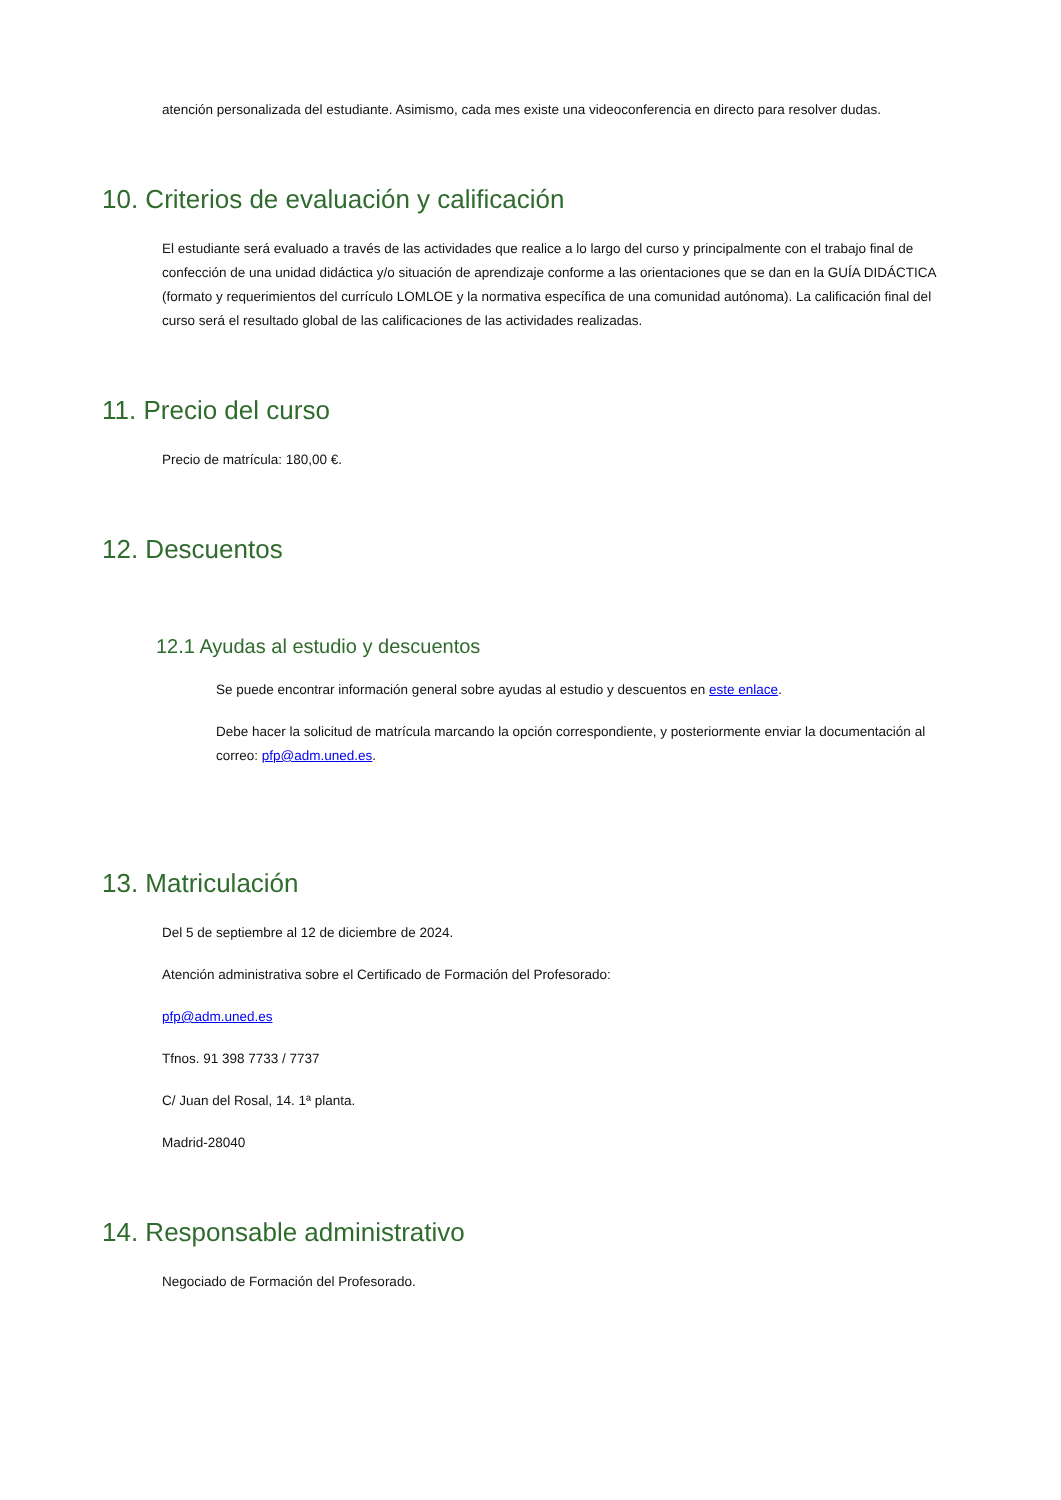atención personalizada del estudiante. Asimismo, cada mes existe una videoconferencia en directo para resolver dudas.
10. Criterios de evaluación y calificación
El estudiante será evaluado a través de las actividades que realice a lo largo del curso y principalmente con el trabajo final de confección de una unidad didáctica y/o situación de aprendizaje conforme a las orientaciones que se dan en la GUÍA DIDÁCTICA (formato y requerimientos del currículo LOMLOE y la normativa específica de una comunidad autónoma). La calificación final del curso será el resultado global de las calificaciones de las actividades realizadas.
11. Precio del curso
Precio de matrícula: 180,00 €.
12. Descuentos
12.1 Ayudas al estudio y descuentos
Se puede encontrar información general sobre ayudas al estudio y descuentos en este enlace.
Debe hacer la solicitud de matrícula marcando la opción correspondiente, y posteriormente enviar la documentación al correo: pfp@adm.uned.es.
13. Matriculación
Del 5 de septiembre al 12 de diciembre de 2024.
Atención administrativa sobre el Certificado de Formación del Profesorado:
pfp@adm.uned.es
Tfnos. 91 398 7733 / 7737
C/ Juan del Rosal, 14. 1ª planta.
Madrid-28040
14. Responsable administrativo
Negociado de Formación del Profesorado.